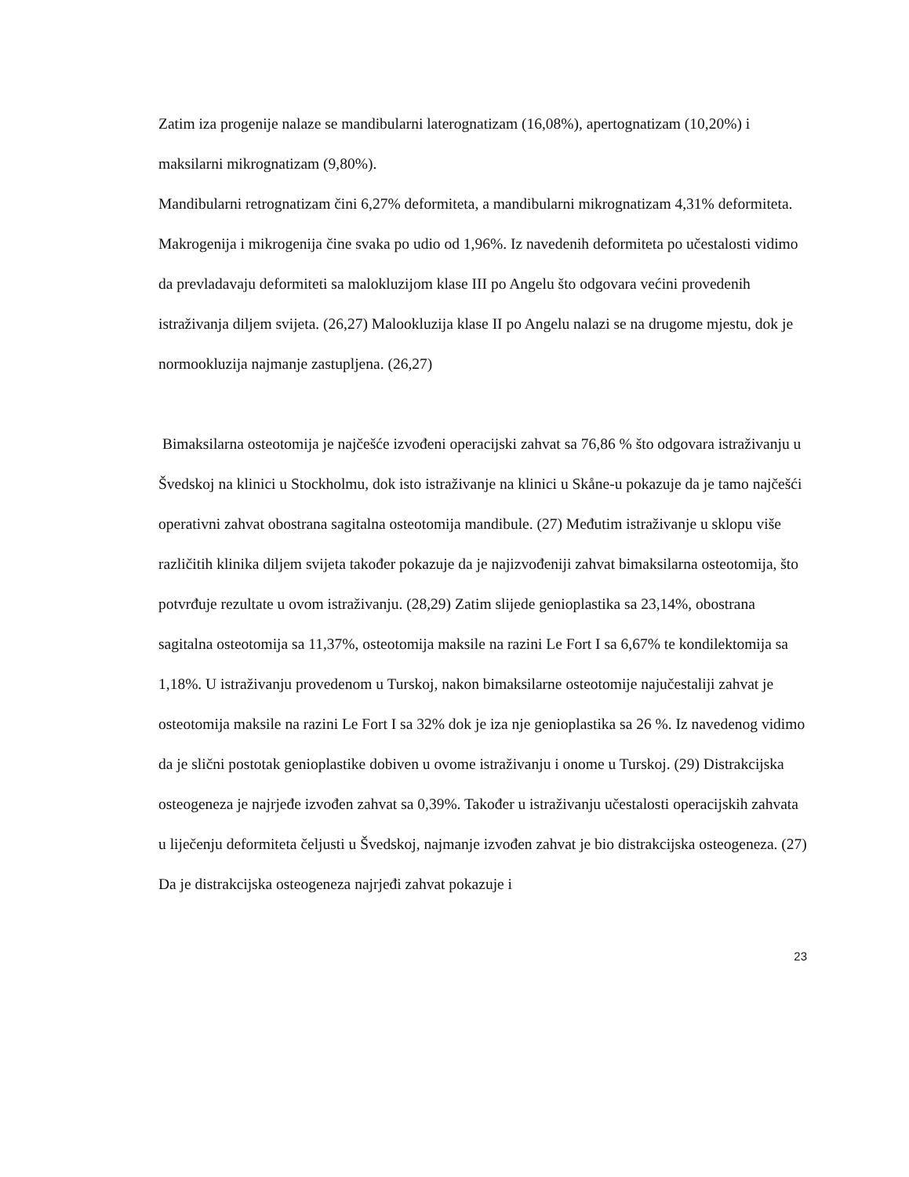Zatim iza progenije nalaze se mandibularni laterognatizam (16,08%), apertognatizam (10,20%) i maksilarni mikrognatizam (9,80%).
Mandibularni retrognatizam čini 6,27% deformiteta, a mandibularni mikrognatizam 4,31% deformiteta. Makrogenija i mikrogenija čine svaka po udio od 1,96%. Iz navedenih deformiteta po učestalosti vidimo da prevladavaju deformiteti sa malokluzijom klase III po Angelu što odgovara većini provedenih istraživanja diljem svijeta. (26,27) Malookluzija klase II po Angelu nalazi se na drugome mjestu, dok je normookluzija najmanje zastupljena. (26,27)
Bimaksilarna osteotomija je najčešće izvođeni operacijski zahvat sa 76,86 % što odgovara istraživanju u Švedskoj na klinici u Stockholmu, dok isto istraživanje na klinici u Skåne-u pokazuje da je tamo najčešći operativni zahvat obostrana sagitalna osteotomija mandibule. (27) Međutim istraživanje u sklopu više različitih klinika diljem svijeta također pokazuje da je najizvođeniji zahvat bimaksilarna osteotomija, što potvrđuje rezultate u ovom istraživanju. (28,29) Zatim slijede genioplastika sa 23,14%, obostrana sagitalna osteotomija sa 11,37%, osteotomija maksile na razini Le Fort I sa 6,67% te kondilektomija sa 1,18%. U istraživanju provedenom u Turskoj, nakon bimaksilarne osteotomije najučestaliji zahvat je osteotomija maksile na razini Le Fort I sa 32% dok je iza nje genioplastika sa 26 %. Iz navedenog vidimo da je slični postotak genioplastike dobiven u ovome istraživanju i onome u Turskoj. (29) Distrakcijska osteogeneza je najrjeđe izvođen zahvat sa 0,39%. Također u istraživanju učestalosti operacijskih zahvata u liječenju deformiteta čeljusti u Švedskoj, najmanje izvođen zahvat je bio distrakcijska osteogeneza. (27) Da je distrakcijska osteogeneza najrjeđi zahvat pokazuje i
23